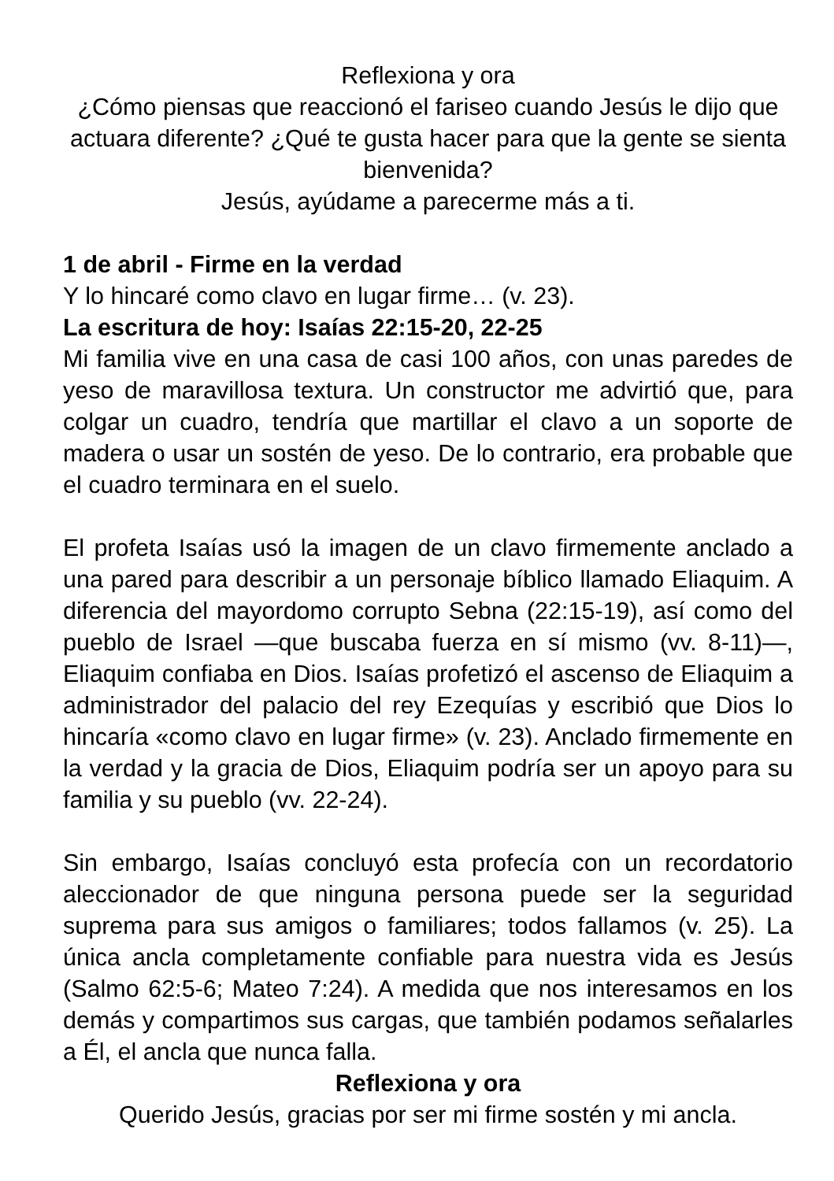Reflexiona y ora
¿Cómo piensas que reaccionó el fariseo cuando Jesús le dijo que actuara diferente? ¿Qué te gusta hacer para que la gente se sienta bienvenida?
Jesús, ayúdame a parecerme más a ti.
1 de abril - Firme en la verdad
Y lo hincaré como clavo en lugar firme… (v. 23).
La escritura de hoy: Isaías 22:15-20, 22-25
Mi familia vive en una casa de casi 100 años, con unas paredes de yeso de maravillosa textura. Un constructor me advirtió que, para colgar un cuadro, tendría que martillar el clavo a un soporte de madera o usar un sostén de yeso. De lo contrario, era probable que el cuadro terminara en el suelo.
El profeta Isaías usó la imagen de un clavo firmemente anclado a una pared para describir a un personaje bíblico llamado Eliaquim. A diferencia del mayordomo corrupto Sebna (22:15-19), así como del pueblo de Israel —que buscaba fuerza en sí mismo (vv. 8-11)—, Eliaquim confiaba en Dios. Isaías profetizó el ascenso de Eliaquim a administrador del palacio del rey Ezequías y escribió que Dios lo hincaría «como clavo en lugar firme» (v. 23). Anclado firmemente en la verdad y la gracia de Dios, Eliaquim podría ser un apoyo para su familia y su pueblo (vv. 22-24).
Sin embargo, Isaías concluyó esta profecía con un recordatorio aleccionador de que ninguna persona puede ser la seguridad suprema para sus amigos o familiares; todos fallamos (v. 25). La única ancla completamente confiable para nuestra vida es Jesús (Salmo 62:5-6; Mateo 7:24). A medida que nos interesamos en los demás y compartimos sus cargas, que también podamos señalarles a Él, el ancla que nunca falla.
Reflexiona y ora
Querido Jesús, gracias por ser mi firme sostén y mi ancla.